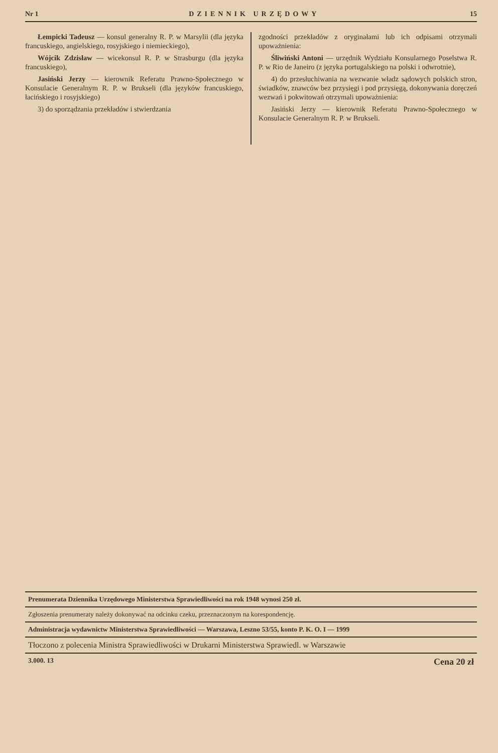Nr 1 DZIENNIK URZĘDOWY 15
Łempicki Tadeusz — konsul generalny R. P. w Marsylii (dla języka francuskiego, angielskiego, rosyjskiego i niemieckiego),
Wójcik Zdzisław — wicekonsul R. P. w Strasburgu (dla języka francuskiego),
Jasiński Jerzy — kierownik Referatu Prawno-Społecznego w Konsulacie Generalnym R. P. w Brukseli (dla języków francuskiego, łacińskiego i rosyjskiego)
3) do sporządzania przekładów i stwierdzania
zgodności przekładów z oryginałami lub ich odpisami otrzymali upoważnienia:
Śliwiński Antoni — urzędnik Wydziału Konsularnego Poselstwa R. P. w Rio de Janeiro (z języka portugalskiego na polski i odwrotnie),
4) do przesłuchiwania na wezwanie władz sądowych polskich stron, świadków, znawców bez przysięgi i pod przysięgą, dokonywania doręczeń wezwań i pokwitowań otrzymali upoważnienia:
Jasiński Jerzy — kierownik Referatu Prawno-Społecznego w Konsulacie Generalnym R. P. w Brukseli.
Prenumerata Dziennika Urzędowego Ministerstwa Sprawiedliwości na rok 1948 wynosi 250 zł.
Zgłoszenia prenumeraty należy dokonywać na odcinku czeku, przeznaczonym na korespondencję.
Administracja wydawnictw Ministerstwa Sprawiedliwości — Warszawa, Leszno 53/55, konto P. K. O. I — 1999
Tłoczono z polecenia Ministra Sprawiedliwości w Drukarni Ministerstwa Sprawiedl. w Warszawie
3.000. 13 Cena 20 zł